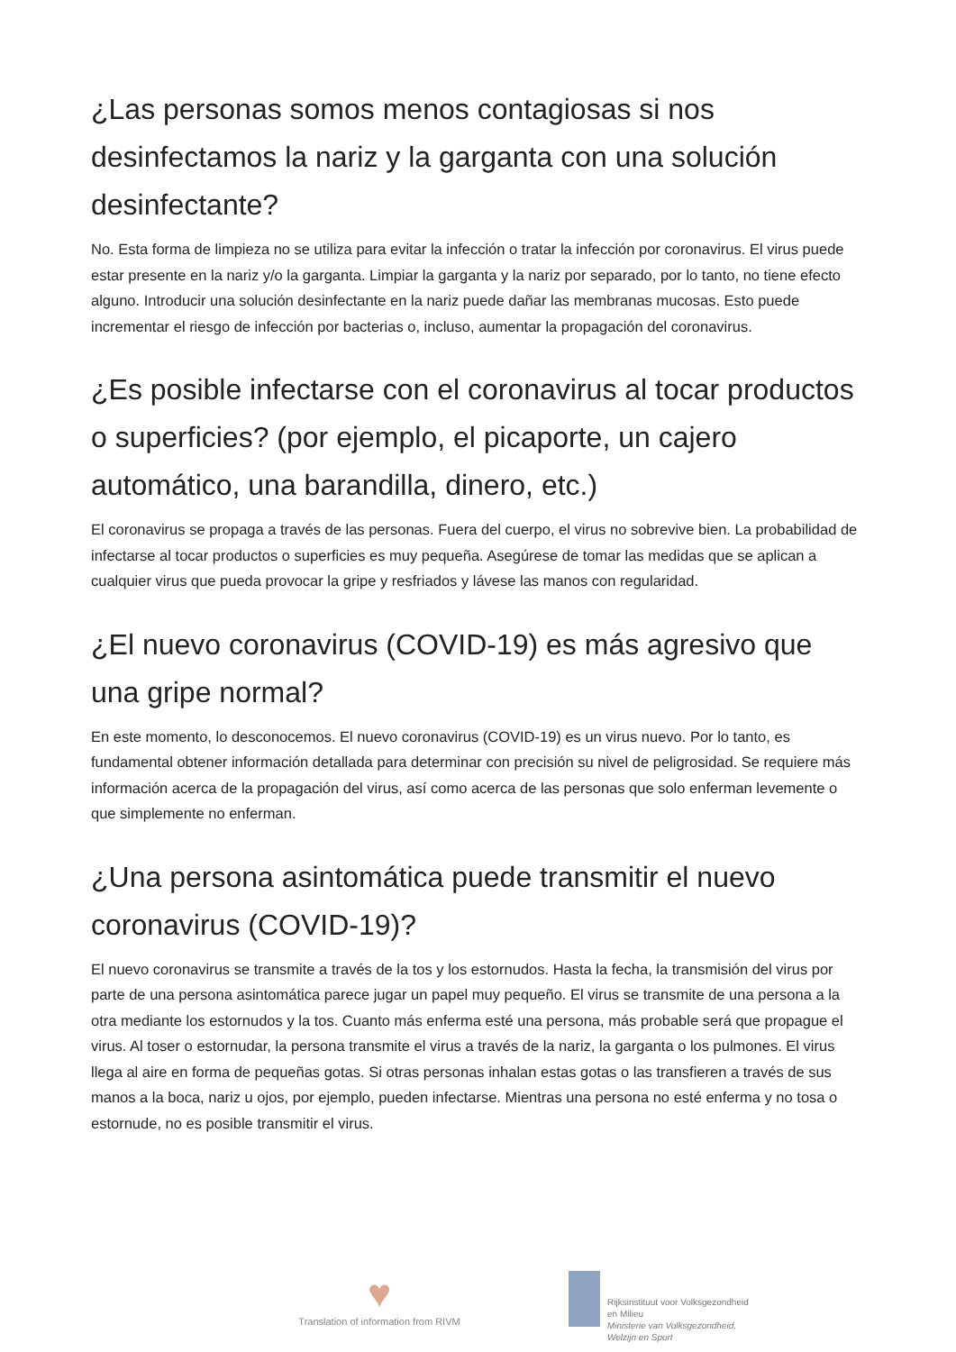¿Las personas somos menos contagiosas si nos desinfectamos la nariz y la garganta con una solución desinfectante?
No. Esta forma de limpieza no se utiliza para evitar la infección o tratar la infección por coronavirus. El virus puede estar presente en la nariz y/o la garganta. Limpiar la garganta y la nariz por separado, por lo tanto, no tiene efecto alguno. Introducir una solución desinfectante en la nariz puede dañar las membranas mucosas. Esto puede incrementar el riesgo de infección por bacterias o, incluso, aumentar la propagación del coronavirus.
¿Es posible infectarse con el coronavirus al tocar productos o superficies? (por ejemplo, el picaporte, un cajero automático, una barandilla, dinero, etc.)
El coronavirus se propaga a través de las personas. Fuera del cuerpo, el virus no sobrevive bien. La probabilidad de infectarse al tocar productos o superficies es muy pequeña. Asegúrese de tomar las medidas que se aplican a cualquier virus que pueda provocar la gripe y resfriados y lávese las manos con regularidad.
¿El nuevo coronavirus (COVID-19) es más agresivo que una gripe normal?
En este momento, lo desconocemos. El nuevo coronavirus (COVID-19) es un virus nuevo. Por lo tanto, es fundamental obtener información detallada para determinar con precisión su nivel de peligrosidad. Se requiere más información acerca de la propagación del virus, así como acerca de las personas que solo enferman levemente o que simplemente no enferman.
¿Una persona asintomática puede transmitir el nuevo coronavirus (COVID-19)?
El nuevo coronavirus se transmite a través de la tos y los estornudos. Hasta la fecha, la transmisión del virus por parte de una persona asintomática parece jugar un papel muy pequeño. El virus se transmite de una persona a la otra mediante los estornudos y la tos. Cuanto más enferma esté una persona, más probable será que propague el virus. Al toser o estornudar, la persona transmite el virus a través de la nariz, la garganta o los pulmones. El virus llega al aire en forma de pequeñas gotas. Si otras personas inhalan estas gotas o las transfieren a través de sus manos a la boca, nariz u ojos, por ejemplo, pueden infectarse. Mientras una persona no esté enferma y no tosa o estornude, no es posible transmitir el virus.
♥
Translation of information from RIVM
Rijksinstituut voor Volksgezondheid
en Milieu
Ministerie van Volksgezondheid,
Welzijn en Sport